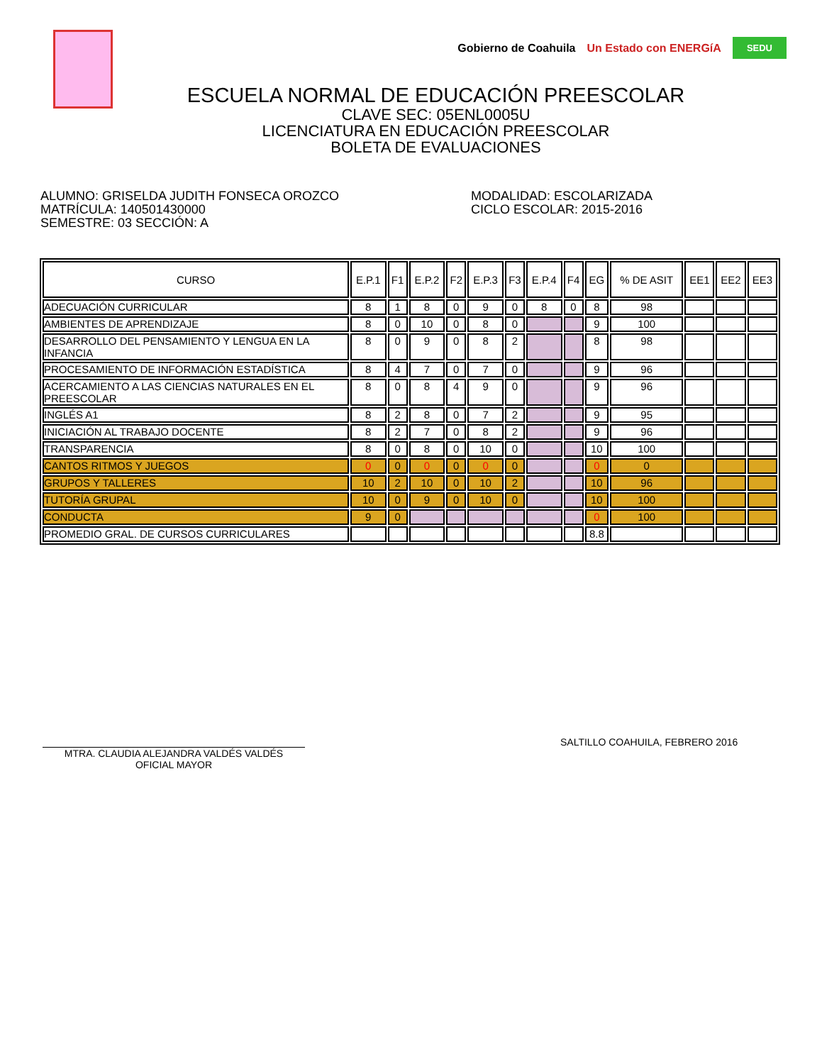Gobierno de Coahuila Un Estado con ENERGíA SEDU
ESCUELA NORMAL DE EDUCACIÓN PREESCOLAR
CLAVE SEC: 05ENL0005U
LICENCIATURA EN EDUCACIÓN PREESCOLAR
BOLETA DE EVALUACIONES
ALUMNO: GRISELDA JUDITH FONSECA OROZCO
MATRÍCULA: 140501430000
SEMESTRE: 03 SECCIÓN: A
MODALIDAD: ESCOLARIZADA
CICLO ESCOLAR: 2015-2016
| CURSO | E.P.1 | F1 | E.P.2 | F2 | E.P.3 | F3 | E.P.4 | F4 | EG | % DE ASIT | EE1 | EE2 | EE3 |
| --- | --- | --- | --- | --- | --- | --- | --- | --- | --- | --- | --- | --- | --- |
| ADECUACIÓN CURRICULAR | 8 | 1 | 8 | 0 | 9 | 0 | 8 | 0 | 8 | 98 | | | |
| AMBIENTES DE APRENDIZAJE | 8 | 0 | 10 | 0 | 8 | 0 | | | 9 | 100 | | | |
| DESARROLLO DEL PENSAMIENTO Y LENGUA EN LA INFANCIA | 8 | 0 | 9 | 0 | 8 | 2 | | | 8 | 98 | | | |
| PROCESAMIENTO DE INFORMACIÓN ESTADÍSTICA | 8 | 4 | 7 | 0 | 7 | 0 | | | 9 | 96 | | | |
| ACERCAMIENTO A LAS CIENCIAS NATURALES EN EL PREESCOLAR | 8 | 0 | 8 | 4 | 9 | 0 | | | 9 | 96 | | | |
| INGLÉS A1 | 8 | 2 | 8 | 0 | 7 | 2 | | | 9 | 95 | | | |
| INICIACIÓN AL TRABAJO DOCENTE | 8 | 2 | 7 | 0 | 8 | 2 | | | 9 | 96 | | | |
| TRANSPARENCIA | 8 | 0 | 8 | 0 | 10 | 0 | | | 10 | 100 | | | |
| CANTOS RITMOS Y JUEGOS | 0 | 0 | 0 | 0 | 0 | 0 | | | 0 | 0 | | | |
| GRUPOS Y TALLERES | 10 | 2 | 10 | 0 | 10 | 2 | | | 10 | 96 | | | |
| TUTORÍA GRUPAL | 10 | 0 | 9 | 0 | 10 | 0 | | | 10 | 100 | | | |
| CONDUCTA | 9 | 0 | | | | | | | 0 | 100 | | | |
| PROMEDIO GRAL. DE CURSOS CURRICULARES | | | | | | | | | 8.8 | | | | |
MTRA. CLAUDIA ALEJANDRA VALDÉS VALDÉS
OFICIAL MAYOR
SALTILLO COAHUILA, FEBRERO 2016